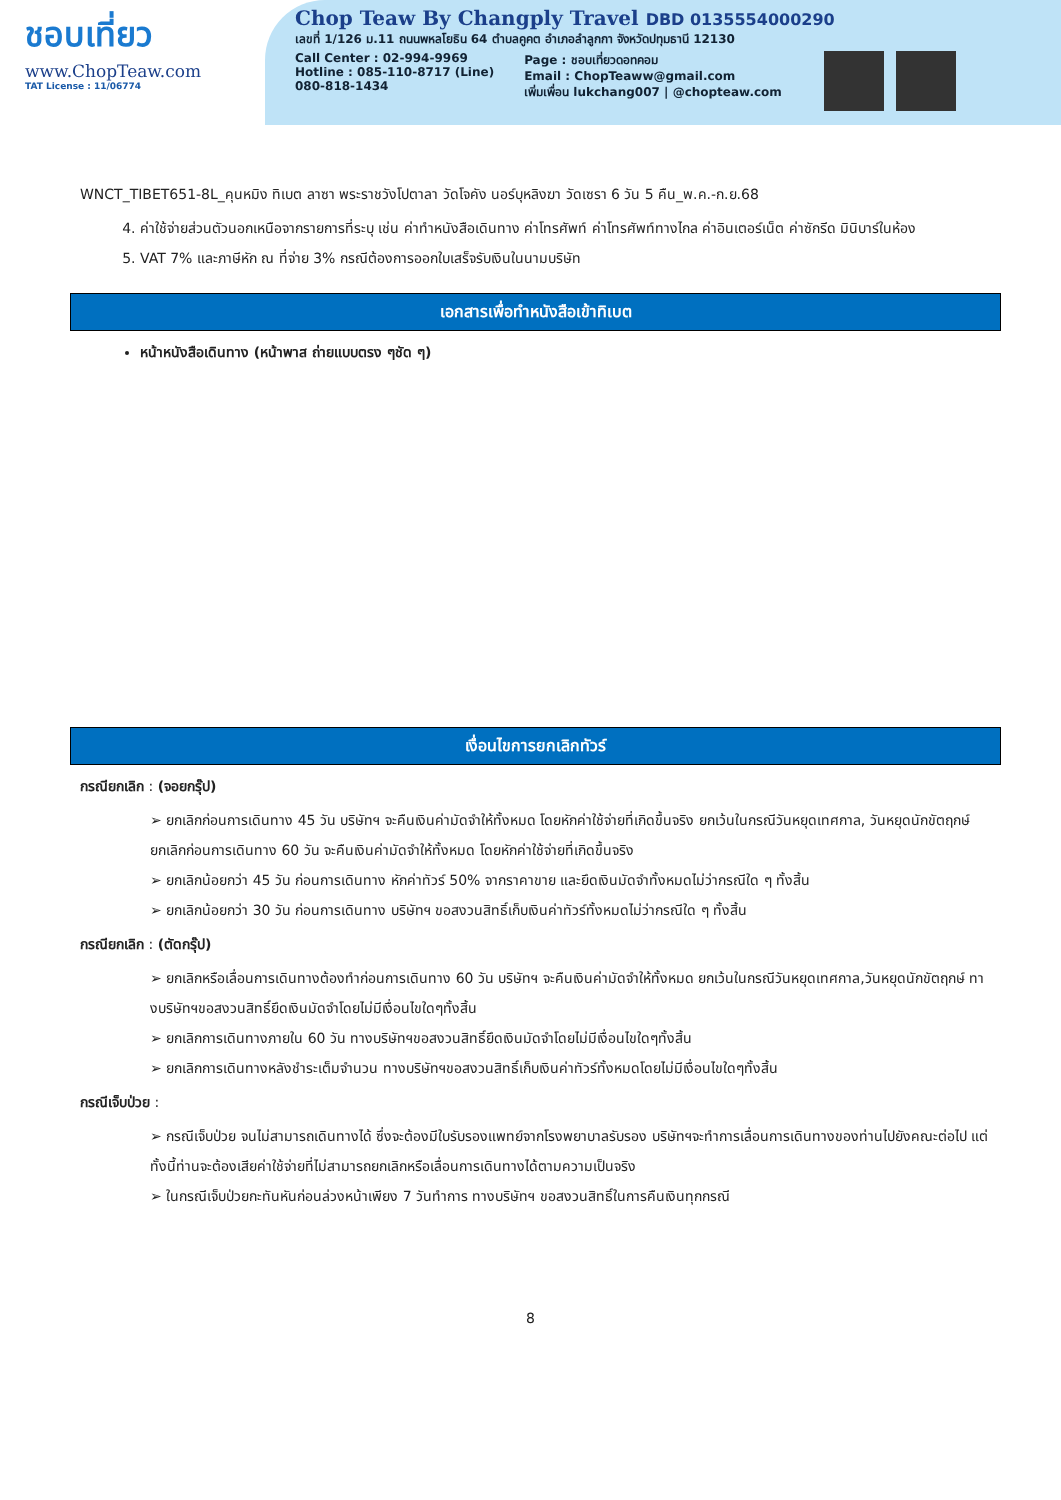ชอบเที่ยว
www.ChopTeaw.com
TAT License : 11/06774
Chop Teaw By Changply Travel DBD 0135554000290
เลขที่ 1/126 ม.11 ถนนพหลโยธิน 64 ตำบลคูคต อำเภอลำลูกกา จังหวัดปทุมธานี 12130
Call Center : 02-994-9969
Hotline : 085-110-8717 (Line)
080-818-1434
Page : ชอบเที่ยวดอทคอม
Email : ChopTeaww@gmail.com
เพิ่มเพื่อน lukchang007 | @chopteaw.com
WNCT_TIBET651-8L_คุนหมิง ทิเบต ลาซา พระราชวังโปตาลา วัดโจคัง นอร์บุหลิงฆา วัดเซรา 6 วัน 5 คืน_พ.ค.-ก.ย.68
4. ค่าใช้จ่ายส่วนตัวนอกเหนือจากรายการที่ระบุ เช่น ค่าทำหนังสือเดินทาง ค่าโทรศัพท์ ค่าโทรศัพท์ทางไกล ค่าอินเตอร์เน็ต ค่าซักรีด มินิบาร์ในห้อง
5. VAT 7% และภาษีหัก ณ ที่จ่าย 3% กรณีต้องการออกใบเสร็จรับเงินในนามบริษัท
เอกสารเพื่อทำหนังสือเข้าทิเบต
หน้าหนังสือเดินทาง (หน้าพาส ถ่ายแบบตรง ๆชัด ๆ)
เงื่อนไขการยกเลิกทัวร์
กรณียกเลิก : (จอยกรุ๊ป)
➢ ยกเลิกก่อนการเดินทาง 45 วัน บริษัทฯ จะคืนเงินค่ามัดจำให้ทั้งหมด โดยหักค่าใช้จ่ายที่เกิดขึ้นจริง ยกเว้นในกรณีวันหยุดเทศกาล, วันหยุดนักขัตฤกษ์ ยกเลิกก่อนการเดินทาง 60 วัน จะคืนเงินค่ามัดจำให้ทั้งหมด โดยหักค่าใช้จ่ายที่เกิดขึ้นจริง
➢ ยกเลิกน้อยกว่า 45 วัน ก่อนการเดินทาง หักค่าทัวร์ 50% จากราคาขาย และยึดเงินมัดจำทั้งหมดไม่ว่ากรณีใด ๆ ทั้งสิ้น
➢ ยกเลิกน้อยกว่า 30 วัน ก่อนการเดินทาง บริษัทฯ ขอสงวนสิทธิ์เก็บเงินค่าทัวร์ทั้งหมดไม่ว่ากรณีใด ๆ ทั้งสิ้น
กรณียกเลิก : (ตัดกรุ๊ป)
➢ ยกเลิกหรือเลื่อนการเดินทางต้องทำก่อนการเดินทาง 60 วัน บริษัทฯ จะคืนเงินค่ามัดจำให้ทั้งหมด ยกเว้นในกรณีวันหยุดเทศกาล,วันหยุดนักขัตฤกษ์ ทางบริษัทฯขอสงวนสิทธิ์ยึดเงินมัดจำโดยไม่มีเงื่อนไขใดๆทั้งสิ้น
➢ ยกเลิกการเดินทางภายใน 60 วัน ทางบริษัทฯขอสงวนสิทธิ์ยึดเงินมัดจำโดยไม่มีเงื่อนไขใดๆทั้งสิ้น
➢ ยกเลิกการเดินทางหลังชำระเต็มจำนวน ทางบริษัทฯขอสงวนสิทธิ์เก็บเงินค่าทัวร์ทั้งหมดโดยไม่มีเงื่อนไขใดๆทั้งสิ้น
กรณีเจ็บป่วย :
➢ กรณีเจ็บป่วย จนไม่สามารถเดินทางได้ ซึ่งจะต้องมีใบรับรองแพทย์จากโรงพยาบาลรับรอง บริษัทฯจะทำการเลื่อนการเดินทางของท่านไปยังคณะต่อไป แต่ทั้งนี้ท่านจะต้องเสียค่าใช้จ่ายที่ไม่สามารถยกเลิกหรือเลื่อนการเดินทางได้ตามความเป็นจริง
➢ ในกรณีเจ็บป่วยกะทันหันก่อนล่วงหน้าเพียง 7 วันทำการ ทางบริษัทฯ ขอสงวนสิทธิ์ในการคืนเงินทุกกรณี
8